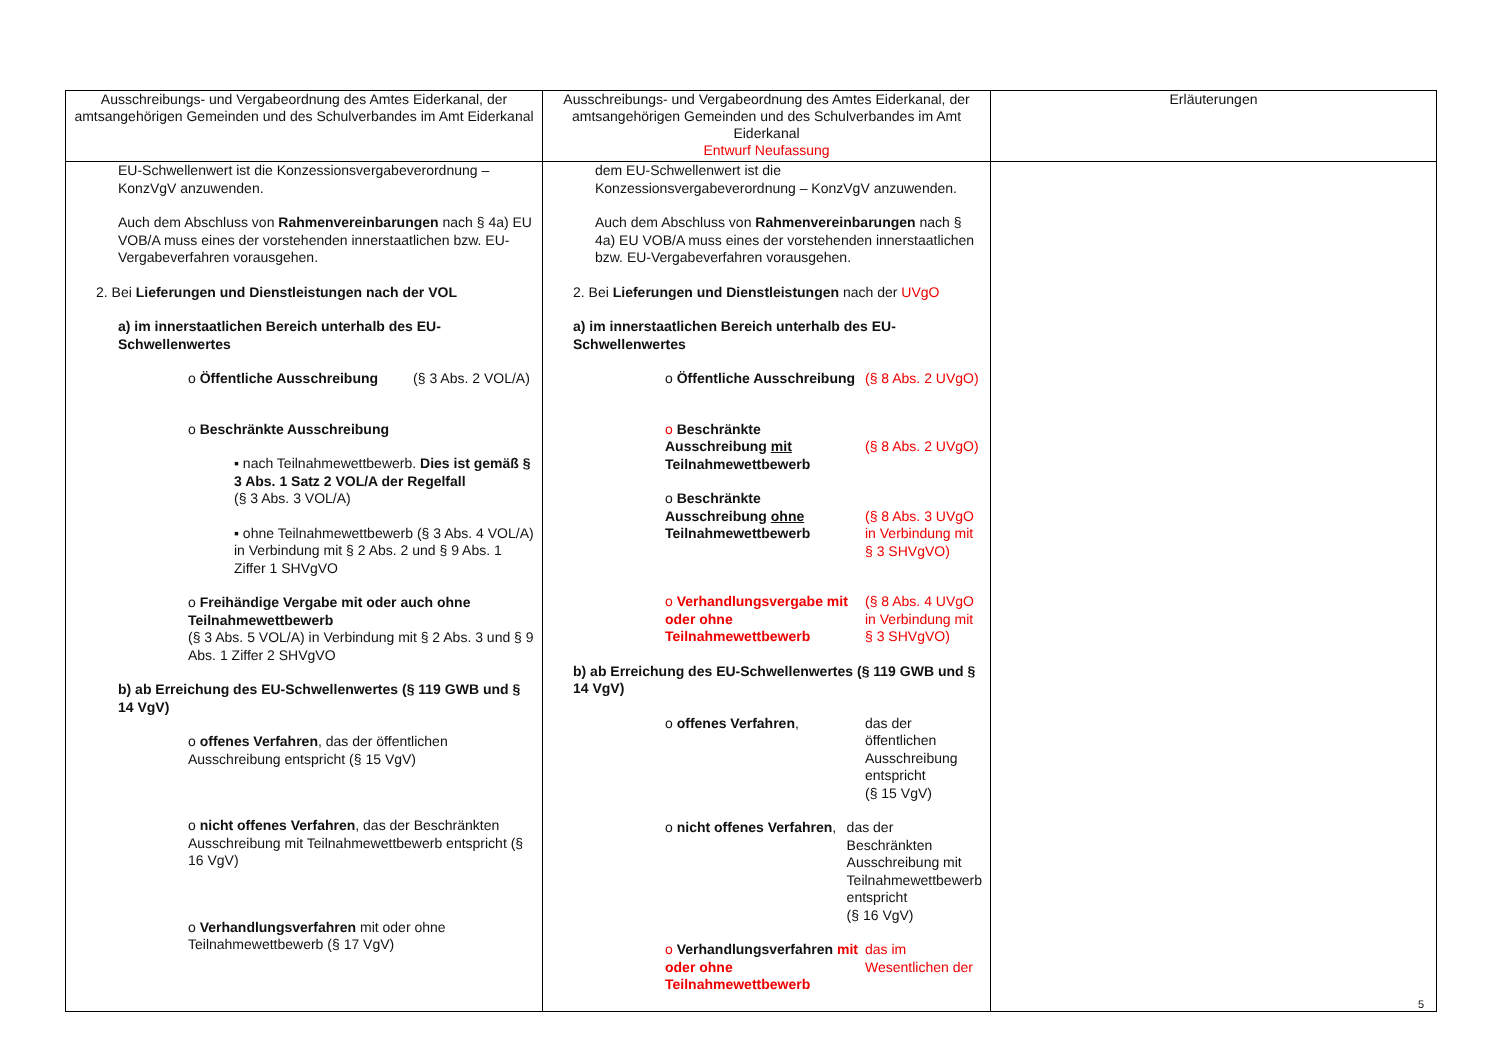| Ausschreibungs- und Vergabeordnung des Amtes Eiderkanal, der amtsangehörigen Gemeinden und des Schulverbandes im Amt Eiderkanal | Ausschreibungs- und Vergabeordnung des Amtes Eiderkanal, der amtsangehörigen Gemeinden und des Schulverbandes im Amt Eiderkanal Entwurf Neufassung | Erläuterungen |
| --- | --- | --- |
| EU-Schwellenwert ist die Konzessionsvergabeverordnung – KonzVgV anzuwenden. Auch dem Abschluss von Rahmenvereinbarungen nach § 4a) EU VOB/A muss eines der vorstehenden innerstaatlichen bzw. EU-Vergabeverfahren vorausgehen. 2. Bei Lieferungen und Dienstleistungen nach der VOL a) im innerstaatlichen Bereich unterhalb des EU-Schwellenwertes o Öffentliche Ausschreibung (§ 3 Abs. 2 VOL/A) o Beschränkte Ausschreibung ▪ nach Teilnahmewettbewerb. Dies ist gemäß § 3 Abs. 1 Satz 2 VOL/A der Regelfall (§ 3 Abs. 3 VOL/A) ▪ ohne Teilnahmewettbewerb (§ 3 Abs. 4 VOL/A) in Verbindung mit § 2 Abs. 2 und § 9 Abs. 1 Ziffer 1 SHVgVO o Freihändige Vergabe mit oder auch ohne Teilnahmewettbewerb (§ 3 Abs. 5 VOL/A) in Verbindung mit § 2 Abs. 3 und § 9 Abs. 1 Ziffer 2 SHVgVO b) ab Erreichung des EU-Schwellenwertes (§ 119 GWB und § 14 VgV) o offenes Verfahren , das der öffentlichen Ausschreibung entspricht (§ 15 VgV) o nicht offenes Verfahren , das der Beschränkten Ausschreibung mit Teilnahmewettbewerb entspricht (§ 16 VgV) o Verhandlungsverfahren mit oder ohne Teilnahmewettbewerb (§ 17 VgV) | dem EU-Schwellenwert ist die Konzessionsvergabeverordnung – KonzVgV anzuwenden. Auch dem Abschluss von Rahmenvereinbarungen nach § 4a) EU VOB/A muss eines der vorstehenden innerstaatlichen bzw. EU-Vergabeverfahren vorausgehen. 2. Bei Lieferungen und Dienstleistungen nach der UVgO a) im innerstaatlichen Bereich unterhalb des EU-Schwellenwertes o Öffentliche Ausschreibung (§ 8 Abs. 2 UVgO) o Beschränkte Ausschreibung mit Teilnahmewettbewerb (§ 8 Abs. 2 UVgO) o Beschränkte Ausschreibung ohne Teilnahmewettbewerb (§ 8 Abs. 3 UVgO in Verbindung mit § 3 SHVgVO) o Verhandlungsvergabe mit oder ohne Teilnahmewettbewerb (§ 8 Abs. 4 UVgO in Verbindung mit § 3 SHVgVO) b) ab Erreichung des EU-Schwellenwertes (§ 119 GWB und § 14 VgV) o offenes Verfahren , das der öffentlichen Ausschreibung entspricht (§ 15 VgV) o nicht offenes Verfahren , das der Beschränkten Ausschreibung mit Teilnahmewettbewerb entspricht (§ 16 VgV) o Verhandlungsverfahren mit oder ohne Teilnahmewettbewerb das im Wesentlichen der | |
5